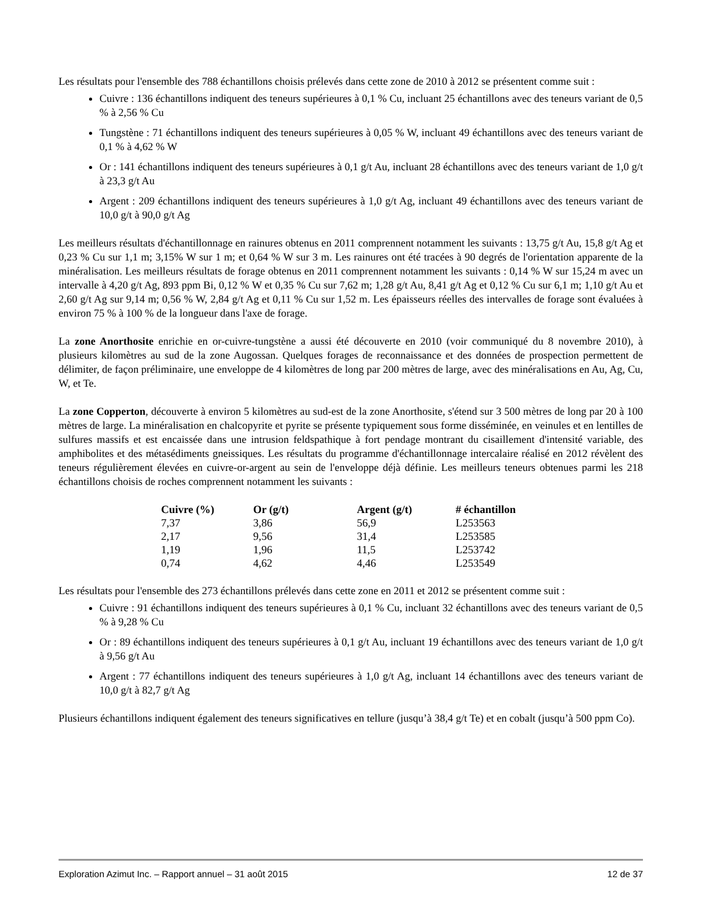Les résultats pour l'ensemble des 788 échantillons choisis prélevés dans cette zone de 2010 à 2012 se présentent comme suit :
Cuivre : 136 échantillons indiquent des teneurs supérieures à 0,1 % Cu, incluant 25 échantillons avec des teneurs variant de 0,5 % à 2,56 % Cu
Tungstène : 71 échantillons indiquent des teneurs supérieures à 0,05 % W, incluant 49 échantillons avec des teneurs variant de 0,1 % à 4,62 % W
Or : 141 échantillons indiquent des teneurs supérieures à 0,1 g/t Au, incluant 28 échantillons avec des teneurs variant de 1,0 g/t à 23,3 g/t Au
Argent : 209 échantillons indiquent des teneurs supérieures à 1,0 g/t Ag, incluant 49 échantillons avec des teneurs variant de 10,0 g/t à 90,0 g/t Ag
Les meilleurs résultats d'échantillonnage en rainures obtenus en 2011 comprennent notamment les suivants : 13,75 g/t Au, 15,8 g/t Ag et 0,23 % Cu sur 1,1 m; 3,15% W sur 1 m; et 0,64 % W sur 3 m. Les rainures ont été tracées à 90 degrés de l'orientation apparente de la minéralisation. Les meilleurs résultats de forage obtenus en 2011 comprennent notamment les suivants : 0,14 % W sur 15,24 m avec un intervalle à 4,20 g/t Ag, 893 ppm Bi, 0,12 % W et 0,35 % Cu sur 7,62 m; 1,28 g/t Au, 8,41 g/t Ag et 0,12 % Cu sur 6,1 m; 1,10 g/t Au et 2,60 g/t Ag sur 9,14 m; 0,56 % W, 2,84 g/t Ag et 0,11 % Cu sur 1,52 m. Les épaisseurs réelles des intervalles de forage sont évaluées à environ 75 % à 100 % de la longueur dans l'axe de forage.
La zone Anorthosite enrichie en or-cuivre-tungstène a aussi été découverte en 2010 (voir communiqué du 8 novembre 2010), à plusieurs kilomètres au sud de la zone Augossan. Quelques forages de reconnaissance et des données de prospection permettent de délimiter, de façon préliminaire, une enveloppe de 4 kilomètres de long par 200 mètres de large, avec des minéralisations en Au, Ag, Cu, W, et Te.
La zone Copperton, découverte à environ 5 kilomètres au sud-est de la zone Anorthosite, s'étend sur 3 500 mètres de long par 20 à 100 mètres de large. La minéralisation en chalcopyrite et pyrite se présente typiquement sous forme disséminée, en veinules et en lentilles de sulfures massifs et est encaissée dans une intrusion feldspathique à fort pendage montrant du cisaillement d'intensité variable, des amphibolites et des métasédiments gneissiques. Les résultats du programme d'échantillonnage intercalaire réalisé en 2012 révèlent des teneurs régulièrement élevées en cuivre-or-argent au sein de l'enveloppe déjà définie. Les meilleurs teneurs obtenues parmi les 218 échantillons choisis de roches comprennent notamment les suivants :
| Cuivre (%) | Or (g/t) | Argent (g/t) | # échantillon |
| --- | --- | --- | --- |
| 7,37 | 3,86 | 56,9 | L253563 |
| 2,17 | 9,56 | 31,4 | L253585 |
| 1,19 | 1,96 | 11,5 | L253742 |
| 0,74 | 4,62 | 4,46 | L253549 |
Les résultats pour l'ensemble des 273 échantillons prélevés dans cette zone en 2011 et 2012 se présentent comme suit :
Cuivre : 91 échantillons indiquent des teneurs supérieures à 0,1 % Cu, incluant 32 échantillons avec des teneurs variant de 0,5 % à 9,28 % Cu
Or : 89 échantillons indiquent des teneurs supérieures à 0,1 g/t Au, incluant 19 échantillons avec des teneurs variant de 1,0 g/t à 9,56 g/t Au
Argent : 77 échantillons indiquent des teneurs supérieures à 1,0 g/t Ag, incluant 14 échantillons avec des teneurs variant de 10,0 g/t à 82,7 g/t Ag
Plusieurs échantillons indiquent également des teneurs significatives en tellure (jusqu’à 38,4 g/t Te) et en cobalt (jusqu’à 500 ppm Co).
Exploration Azimut Inc. – Rapport annuel – 31 août 2015 12 de 37